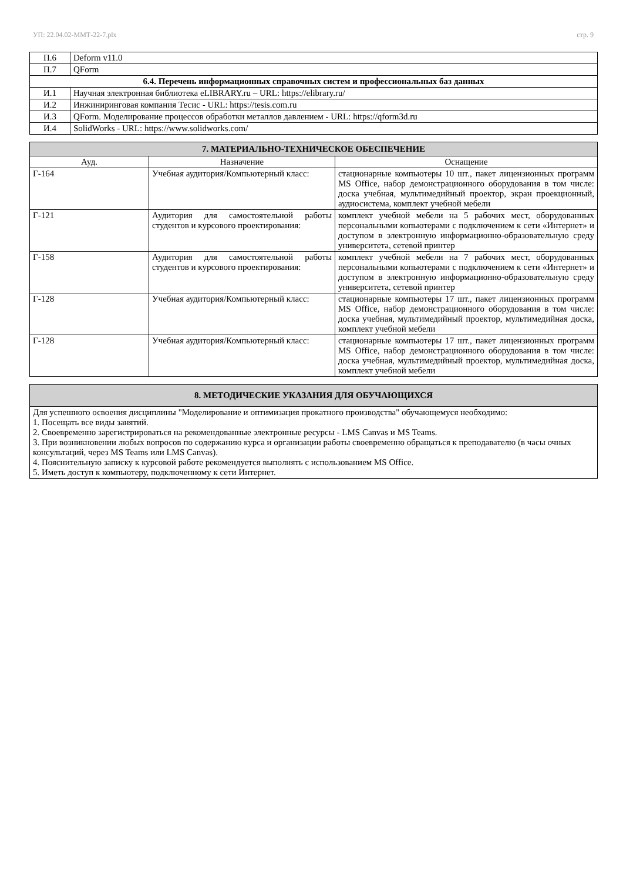УП: 22.04.02-ММТ-22-7.plx стр. 9
| П.6 | Deform v11.0 |
| П.7 | QForm |
| 6.4. Перечень информационных справочных систем и профессиональных баз данных | |
| И.1 | Научная электронная библиотека eLIBRARY.ru – URL: https://elibrary.ru/ |
| И.2 | Инжиниринговая компания Тесис - URL: https://tesis.com.ru |
| И.3 | QForm. Моделирование процессов обработки металлов давлением - URL: https://qform3d.ru |
| И.4 | SolidWorks - URL: https://www.solidworks.com/ |
| 7. МАТЕРИАЛЬНО-ТЕХНИЧЕСКОЕ ОБЕСПЕЧЕНИЕ | | |
| Ауд. | Назначение | Оснащение |
| Г-164 | Учебная аудитория/Компьютерный класс: | стационарные компьютеры 10 шт., пакет лицензионных программ MS Office, набор демонстрационного оборудования в том числе: доска учебная, мультимедийный проектор, экран проекционный, аудиосистема, комплект учебной мебели |
| Г-121 | Аудитория для самостоятельной работы студентов и курсового проектирования: | комплект учебной мебели на 5 рабочих мест, оборудованных персональными копьютерами с подключением к сети «Интернет» и доступом в электронную информационно-образовательную среду университета, сетевой принтер |
| Г-158 | Аудитория для самостоятельной работы студентов и курсового проектирования: | комплект учебной мебели на 7 рабочих мест, оборудованных персональными копьютерами с подключением к сети «Интернет» и доступом в электронную информационно-образовательную среду университета, сетевой принтер |
| Г-128 | Учебная аудитория/Компьютерный класс: | стационарные компьютеры 17 шт., пакет лицензионных программ MS Office, набор демонстрационного оборудования в том числе: доска учебная, мультимедийный проектор, мультимедийная доска, комплект учебной мебели |
| Г-128 | Учебная аудитория/Компьютерный класс: | стационарные компьютеры 17 шт., пакет лицензионных программ MS Office, набор демонстрационного оборудования в том числе: доска учебная, мультимедийный проектор, мультимедийная доска, комплект учебной мебели |
| 8. МЕТОДИЧЕСКИЕ УКАЗАНИЯ ДЛЯ ОБУЧАЮЩИХСЯ |
| Для успешного освоения дисциплины "Моделирование и оптимизация прокатного производства" обучающемуся необходимо: 1. Посещать все виды занятий. 2. Своевременно зарегистрироваться на рекомендованные электронные ресурсы - LMS Canvas и MS Teams. 3. При возникновении любых вопросов по содержанию курса и организации работы своевременно обращаться к преподавателю (в часы очных консультаций, через MS Teams или LMS Canvas). 4. Пояснительную записку к курсовой работе рекомендуется выполнять с использованием MS Office. 5. Иметь доступ к компьютеру, подключенному к сети Интернет. |